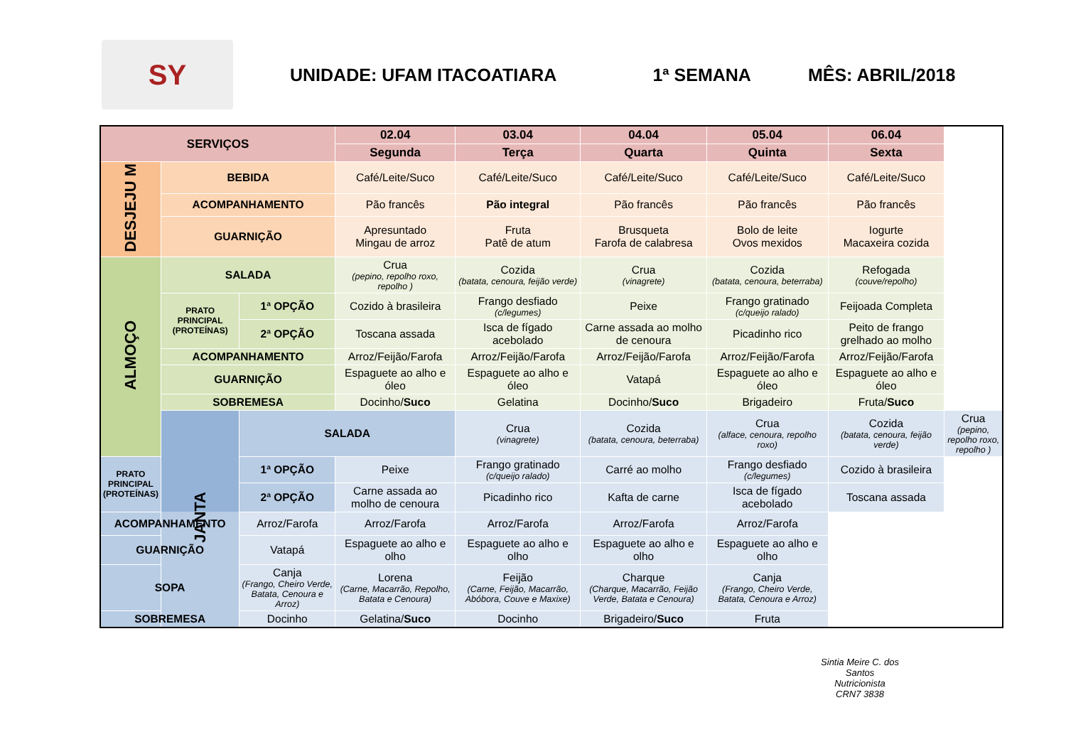SY
UNIDADE: UFAM ITACOATIARA 1ª SEMANA MÊS: ABRIL/2018
| SERVIÇOS | | | 02.04 | 03.04 | 04.04 | 05.04 | 06.04 | |
| | | | Segunda | Terça | Quarta | Quinta | Sexta | |
| DESJEJU M | BEBIDA | | Café/Leite/Suco | Café/Leite/Suco | Café/Leite/Suco | Café/Leite/Suco | Café/Leite/Suco | |
| | ACOMPANHAMENTO | | Pão francês | Pão integral | Pão francês | Pão francês | Pão francês | |
| | GUARNIÇÃO | | Apresuntado Mingau de arroz | Fruta Patê de atum | Brusqueta Farofa de calabresa | Bolo de leite Ovos mexidos | Iogurte Macaxeira cozida | |
| ALMOÇO | SALADA | | Crua (pepino, repolho roxo, repolho ) | Cozida (batata, cenoura, feijão verde) | Crua (vinagrete) | Cozida (batata, cenoura, beterraba) | Refogada (couve/repolho) | |
| | PRATO PRINCIPAL (PROTEÍNAS) | 1ª OPÇÃO | Cozido à brasileira | Frango desfiado (c/legumes) | Peixe | Frango gratinado (c/queijo ralado) | Feijoada Completa | |
| | | 2ª OPÇÃO | Toscana assada | Isca de fígado acebolado | Carne assada ao molho de cenoura | Picadinho rico | Peito de frango grelhado ao molho | |
| | ACOMPANHAMENTO | | Arroz/Feijão/Farofa | Arroz/Feijão/Farofa | Arroz/Feijão/Farofa | Arroz/Feijão/Farofa | Arroz/Feijão/Farofa | |
| | GUARNIÇÃO | | Espaguete ao alho e óleo | Espaguete ao alho e óleo | Vatapá | Espaguete ao alho e óleo | Espaguete ao alho e óleo | |
| | SOBREMESA | | Docinho/ Suco | Gelatina | Docinho/ Suco | Brigadeiro | Fruta/ Suco | |
| | JANTA | SALADA | | Crua (vinagrete) | Cozida (batata, cenoura, beterraba) | Crua (alface, cenoura, repolho roxo) | Cozida (batata, cenoura, feijão verde) | Crua (pepino, repolho roxo, repolho ) |
| PRATO PRINCIPAL (PROTEÍNAS) | | 1ª OPÇÃO | Peixe | Frango gratinado (c/queijo ralado) | Carré ao molho | Frango desfiado (c/legumes) | Cozido à brasileira | |
| | | 2ª OPÇÃO | Carne assada ao molho de cenoura | Picadinho rico | Kafta de carne | Isca de fígado acebolado | Toscana assada | |
| ACOMPANHAMENTO | | Arroz/Farofa | Arroz/Farofa | Arroz/Farofa | Arroz/Farofa | Arroz/Farofa | | |
| GUARNIÇÃO | | Vatapá | Espaguete ao alho e olho | Espaguete ao alho e olho | Espaguete ao alho e olho | Espaguete ao alho e olho | | |
| SOPA | | Canja (Frango, Cheiro Verde, Batata, Cenoura e Arroz) | Lorena (Carne, Macarrão, Repolho, Batata e Cenoura) | Feijão (Carne, Feijão, Macarrão, Abóbora, Couve e Maxixe) | Charque (Charque, Macarrão, Feijão Verde, Batata e Cenoura) | Canja (Frango, Cheiro Verde, Batata, Cenoura e Arroz) | | |
| SOBREMESA | | Docinho | Gelatina/ Suco | Docinho | Brigadeiro/ Suco | Fruta | | |
Sintia Meire C. dos Santos
Nutricionista
CRN7 3838